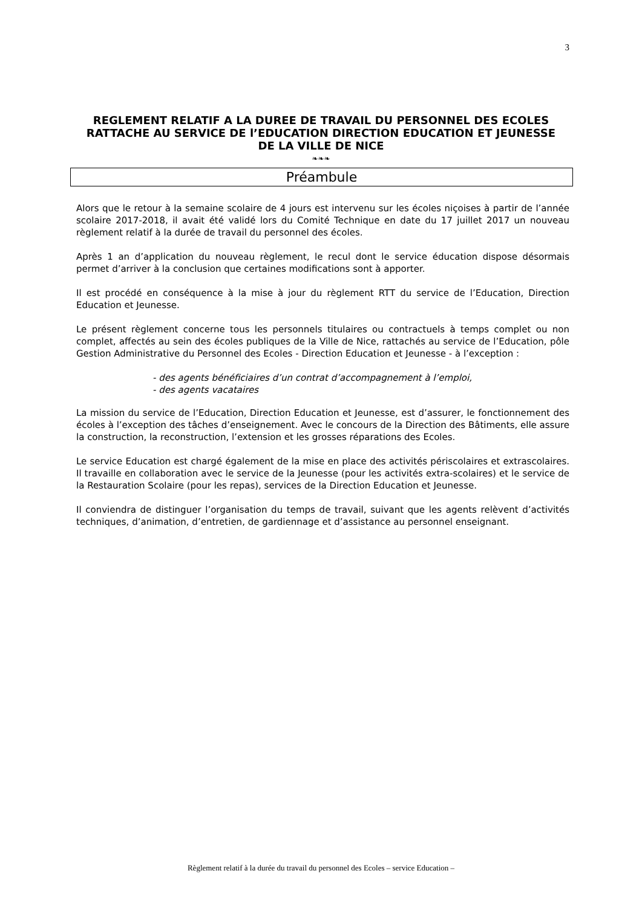3
REGLEMENT RELATIF A LA DUREE DE TRAVAIL DU PERSONNEL DES ECOLES
RATTACHE AU SERVICE DE l’EDUCATION DIRECTION EDUCATION ET JEUNESSE
DE LA VILLE DE NICE
❧❧❧
Préambule
Alors que le retour à la semaine scolaire de 4 jours est intervenu sur les écoles niçoises à partir de l’année scolaire 2017-2018, il avait été validé lors du Comité Technique en date du 17 juillet 2017 un nouveau règlement relatif à la durée de travail du personnel des écoles.
Après 1 an d’application du nouveau règlement, le recul dont le service éducation dispose désormais permet d’arriver à la conclusion que certaines modifications sont à apporter.
Il est procédé en conséquence à la mise à jour du règlement RTT du service de l’Education, Direction Education et Jeunesse.
Le présent règlement concerne tous les personnels titulaires ou contractuels à temps complet ou non complet, affectés au sein des écoles publiques de la Ville de Nice, rattachés au service de l’Education, pôle Gestion Administrative du Personnel des Ecoles - Direction Education et Jeunesse - à l’exception :
- des agents bénéficiaires d’un contrat d’accompagnement à l’emploi,
- des agents vacataires
La mission du service de l’Education, Direction Education et Jeunesse, est d’assurer, le fonctionnement des écoles à l’exception des tâches d’enseignement. Avec le concours de la Direction des Bâtiments, elle assure la construction, la reconstruction, l’extension et les grosses réparations des Ecoles.
Le service Education est chargé également de la mise en place des activités périscolaires et extrascolaires. Il travaille en collaboration avec le service de la Jeunesse (pour les activités extra-scolaires) et le service de la Restauration Scolaire (pour les repas), services de la Direction Education et Jeunesse.
Il conviendra de distinguer l’organisation du temps de travail, suivant que les agents relèvent d’activités techniques, d’animation, d’entretien, de gardiennage et d’assistance au personnel enseignant.
Règlement relatif à la durée du travail du personnel des Ecoles – service Education –